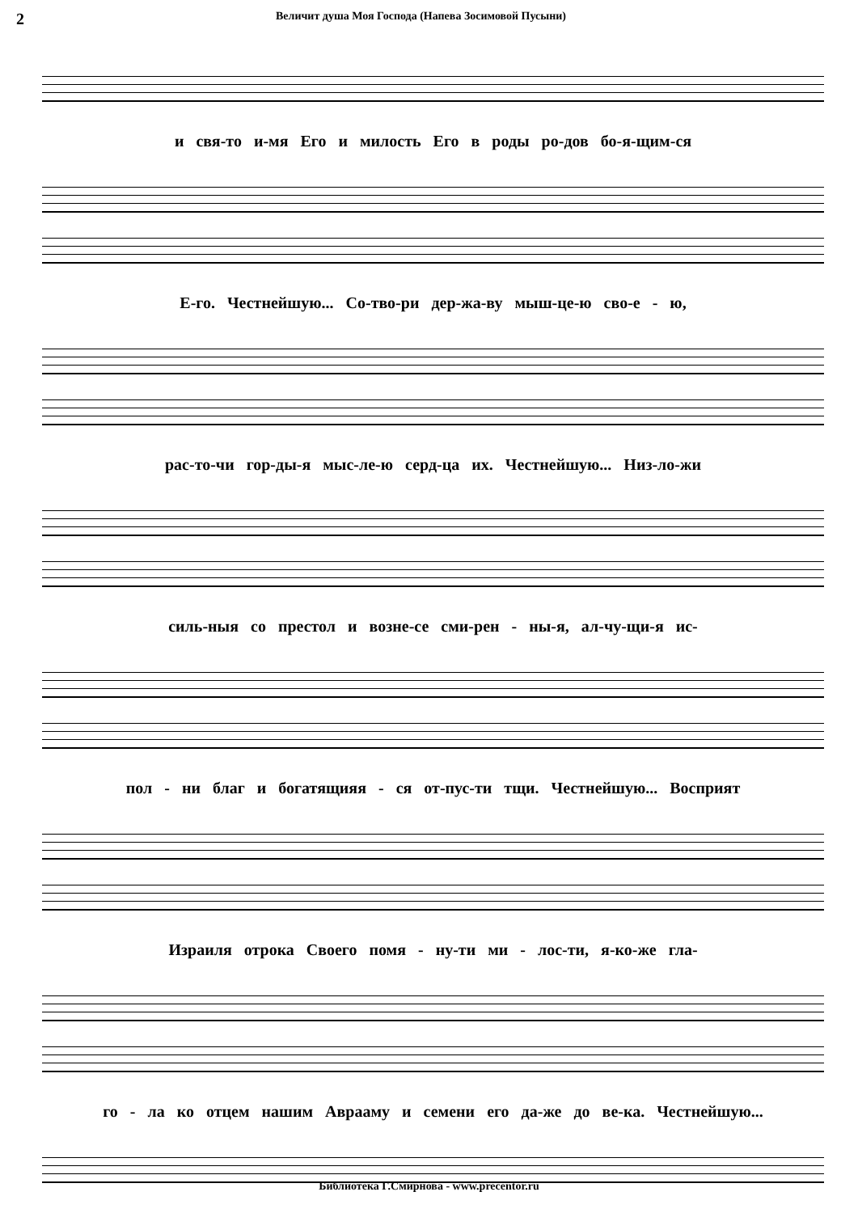2 Величит душа Моя Господа (Напева Зосимовой Пусыни)
и свя-то и-мя Его и милость Его в роды ро-дов бо-я-щим-ся
Е-го. Честнейшую... Со-тво-ри дер-жа-ву мыш-це-ю сво-е - ю,
рас-то-чи гор-ды-я мыс-ле-ю серд-ца их. Честнейшую... Низ-ло-жи
силь-ныя со престол и возне-се сми-рен - ны-я, ал-чу-щи-я ис-
пол - ни благ и богатящияя - ся от-пус-ти тщи. Честнейшую... Восприят
Израиля отрока Своего помя - ну-ти ми - лос-ти, я-ко-же гла-
го - ла ко отцем нашим Аврааму и семени его да-же до ве-ка. Честнейшую...
Библиотека Г.Смирнова - www.precentor.ru